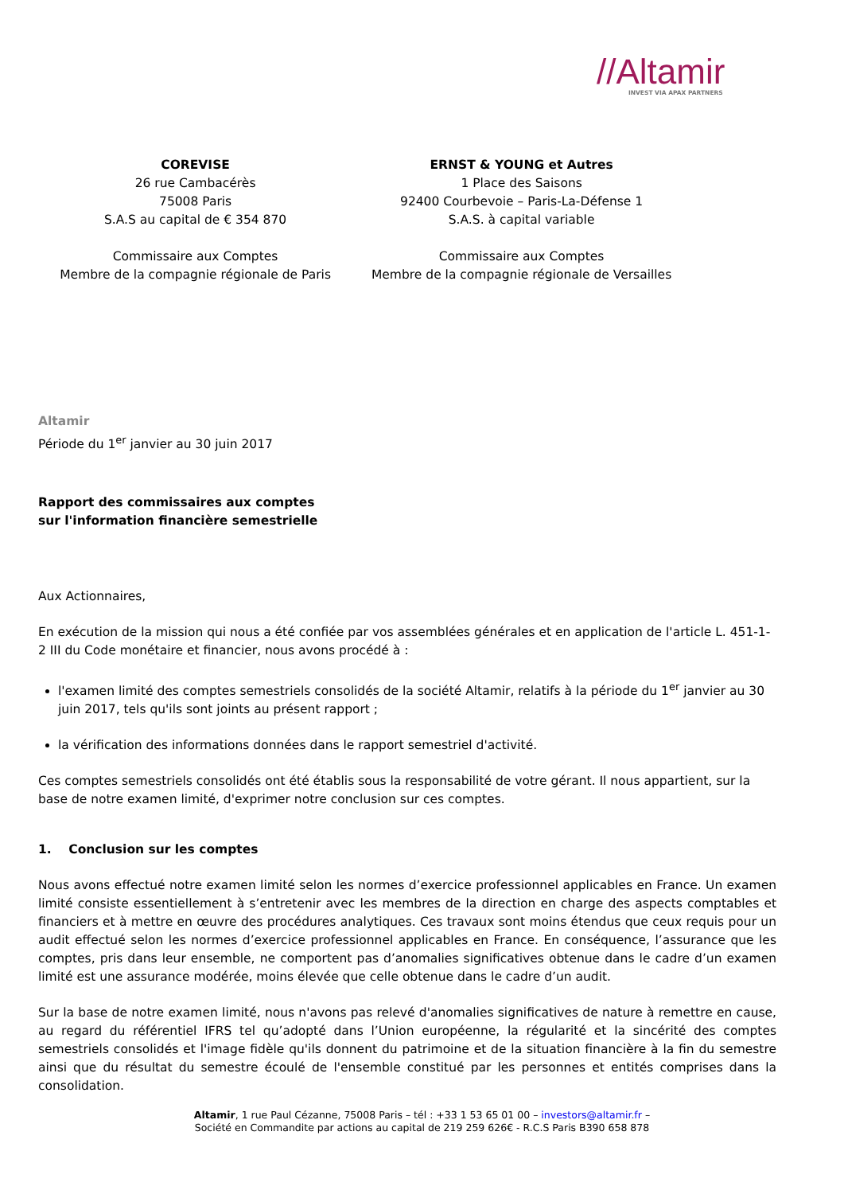//Altamir
INVEST VIA APAX PARTNERS
COREVISE
26 rue Cambacérès
75008 Paris
S.A.S au capital de € 354 870
Commissaire aux Comptes
Membre de la compagnie régionale de Paris
ERNST & YOUNG et Autres
1 Place des Saisons
92400 Courbevoie – Paris-La-Défense 1
S.A.S. à capital variable
Commissaire aux Comptes
Membre de la compagnie régionale de Versailles
Altamir
Période du 1<sup>er</sup> janvier au 30 juin 2017
Rapport des commissaires aux comptes
sur l'information financière semestrielle
Aux Actionnaires,
En exécution de la mission qui nous a été confiée par vos assemblées générales et en application de l'article L. 451-1-2 III du Code monétaire et financier, nous avons procédé à :
l'examen limité des comptes semestriels consolidés de la société Altamir, relatifs à la période du 1<sup>er</sup> janvier au 30 juin 2017, tels qu'ils sont joints au présent rapport ;
la vérification des informations données dans le rapport semestriel d'activité.
Ces comptes semestriels consolidés ont été établis sous la responsabilité de votre gérant. Il nous appartient, sur la base de notre examen limité, d'exprimer notre conclusion sur ces comptes.
1. Conclusion sur les comptes
Nous avons effectué notre examen limité selon les normes d’exercice professionnel applicables en France. Un examen limité consiste essentiellement à s’entretenir avec les membres de la direction en charge des aspects comptables et financiers et à mettre en œuvre des procédures analytiques. Ces travaux sont moins étendus que ceux requis pour un audit effectué selon les normes d’exercice professionnel applicables en France. En conséquence, l’assurance que les comptes, pris dans leur ensemble, ne comportent pas d’anomalies significatives obtenue dans le cadre d’un examen limité est une assurance modérée, moins élevée que celle obtenue dans le cadre d’un audit.
Sur la base de notre examen limité, nous n'avons pas relevé d'anomalies significatives de nature à remettre en cause, au regard du référentiel IFRS tel qu’adopté dans l’Union européenne, la régularité et la sincérité des comptes semestriels consolidés et l'image fidèle qu'ils donnent du patrimoine et de la situation financière à la fin du semestre ainsi que du résultat du semestre écoulé de l'ensemble constitué par les personnes et entités comprises dans la consolidation.
Altamir, 1 rue Paul Cézanne, 75008 Paris – tél : +33 1 53 65 01 00 – investors@altamir.fr –
Société en Commandite par actions au capital de 219 259 626€ - R.C.S Paris B390 658 878